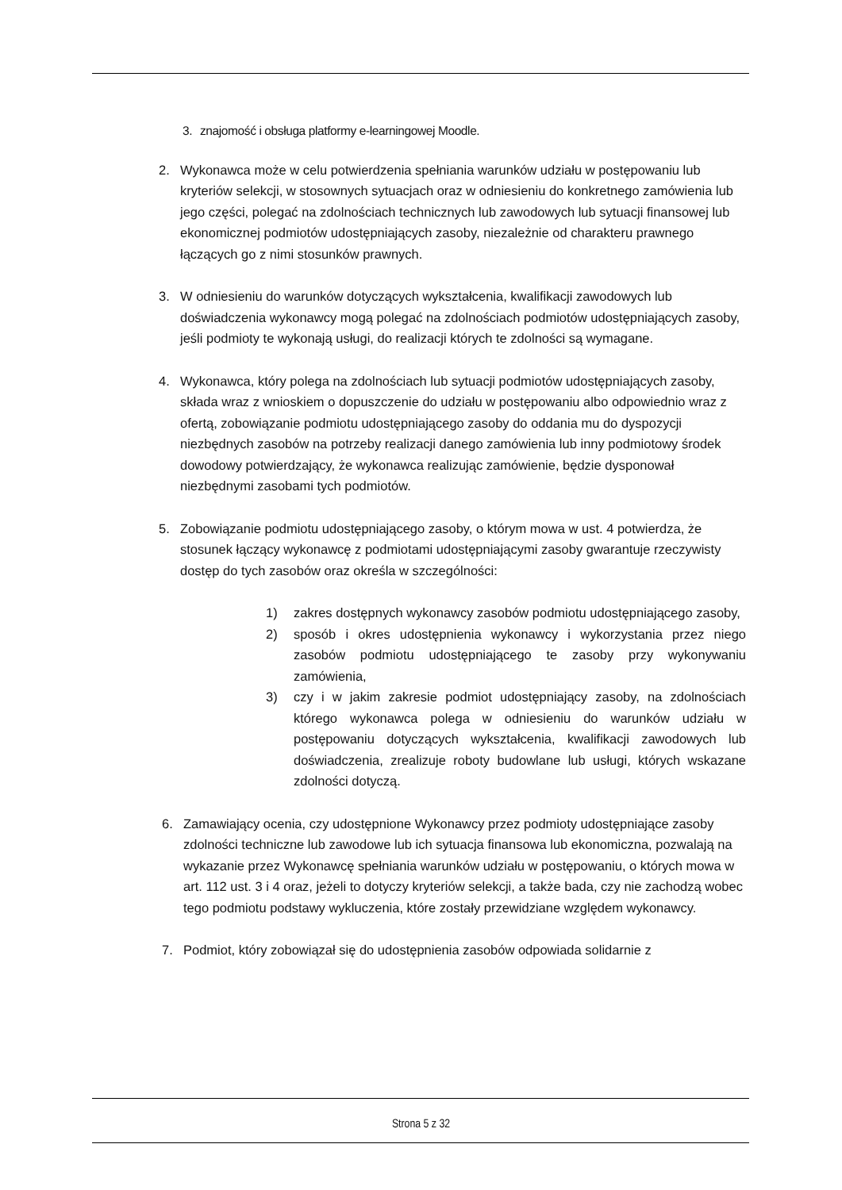3. znajomość i obsługa platformy e-learningowej Moodle.
2. Wykonawca może w celu potwierdzenia spełniania warunków udziału w postępowaniu lub kryteriów selekcji, w stosownych sytuacjach oraz w odniesieniu do konkretnego zamówienia lub jego części, polegać na zdolnościach technicznych lub zawodowych lub sytuacji finansowej lub ekonomicznej podmiotów udostępniających zasoby, niezależnie od charakteru prawnego łączących go z nimi stosunków prawnych.
3. W odniesieniu do warunków dotyczących wykształcenia, kwalifikacji zawodowych lub doświadczenia wykonawcy mogą polegać na zdolnościach podmiotów udostępniających zasoby, jeśli podmioty te wykonają usługi, do realizacji których te zdolności są wymagane.
4. Wykonawca, który polega na zdolnościach lub sytuacji podmiotów udostępniających zasoby, składa wraz z wnioskiem o dopuszczenie do udziału w postępowaniu albo odpowiednio wraz z ofertą, zobowiązanie podmiotu udostępniającego zasoby do oddania mu do dyspozycji niezbędnych zasobów na potrzeby realizacji danego zamówienia lub inny podmiotowy środek dowodowy potwierdzający, że wykonawca realizując zamówienie, będzie dysponował niezbędnymi zasobami tych podmiotów.
5. Zobowiązanie podmiotu udostępniającego zasoby, o którym mowa w ust. 4 potwierdza, że stosunek łączący wykonawcę z podmiotami udostępniającymi zasoby gwarantuje rzeczywisty dostęp do tych zasobów oraz określa w szczególności:
1) zakres dostępnych wykonawcy zasobów podmiotu udostępniającego zasoby,
2) sposób i okres udostępnienia wykonawcy i wykorzystania przez niego zasobów podmiotu udostępniającego te zasoby przy wykonywaniu zamówienia,
3) czy i w jakim zakresie podmiot udostępniający zasoby, na zdolnościach którego wykonawca polega w odniesieniu do warunków udziału w postępowaniu dotyczących wykształcenia, kwalifikacji zawodowych lub doświadczenia, zrealizuje roboty budowlane lub usługi, których wskazane zdolności dotyczą.
6. Zamawiający ocenia, czy udostępnione Wykonawcy przez podmioty udostępniające zasoby zdolności techniczne lub zawodowe lub ich sytuacja finansowa lub ekonomiczna, pozwalają na wykazanie przez Wykonawcę spełniania warunków udziału w postępowaniu, o których mowa w art. 112 ust. 3 i 4 oraz, jeżeli to dotyczy kryteriów selekcji, a także bada, czy nie zachodzą wobec tego podmiotu podstawy wykluczenia, które zostały przewidziane względem wykonawcy.
7. Podmiot, który zobowiązał się do udostępnienia zasobów odpowiada solidarnie z
Strona 5 z 32